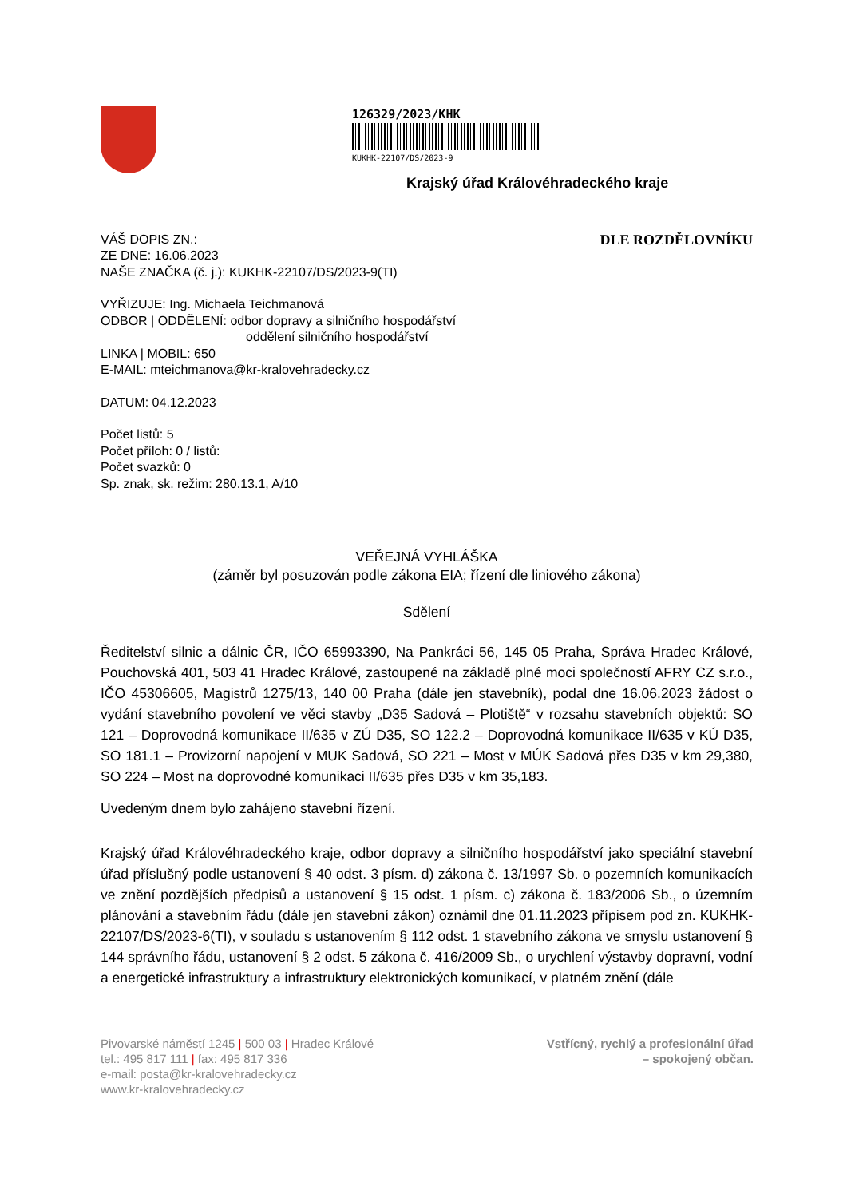126329/2023/KHK
KUKHK-22107/DS/2023-9
Krajský úřad Královéhradeckého kraje
VÁŠ DOPIS ZN.:
ZE DNE: 16.06.2023
NAŠE ZNAČKA (č. j.): KUKHK-22107/DS/2023-9(TI)
DLE ROZDĚLOVNÍKU
VYŘIZUJE: Ing. Michaela Teichmanová
ODBOR | ODDĚLENÍ: odbor dopravy a silničního hospodářství
oddělení silničního hospodářství
LINKA | MOBIL: 650
E-MAIL: mteichmanova@kr-kralovehradecky.cz
DATUM: 04.12.2023
Počet listů: 5
Počet příloh: 0 / listů:
Počet svazků: 0
Sp. znak, sk. režim: 280.13.1, A/10
VEŘEJNÁ VYHLÁŠKA
(záměr byl posuzován podle zákona EIA; řízení dle liniového zákona)
Sdělení
Ředitelství silnic a dálnic ČR, IČO 65993390, Na Pankráci 56, 145 05 Praha, Správa Hradec Králové, Pouchovská 401, 503 41 Hradec Králové, zastoupené na základě plné moci společností AFRY CZ s.r.o., IČO 45306605, Magistrů 1275/13, 140 00 Praha (dále jen stavebník), podal dne 16.06.2023 žádost o vydání stavebního povolení ve věci stavby „D35 Sadová – Plotiště“ v rozsahu stavebních objektů: SO 121 – Doprovodná komunikace II/635 v ZÚ D35, SO 122.2 – Doprovodná komunikace II/635 v KÚ D35, SO 181.1 – Provizorní napojení v MUK Sadová, SO 221 – Most v MÚK Sadová přes D35 v km 29,380, SO 224 – Most na doprovodné komunikaci II/635 přes D35 v km 35,183.
Uvedeným dnem bylo zahájeno stavební řízení.
Krajský úřad Královéhradeckého kraje, odbor dopravy a silničního hospodářství jako speciální stavební úřad příslušný podle ustanovení § 40 odst. 3 písm. d) zákona č. 13/1997 Sb. o pozemních komunikacích ve znění pozdějších předpisů a ustanovení § 15 odst. 1 písm. c) zákona č. 183/2006 Sb., o územním plánování a stavebním řádu (dále jen stavební zákon) oznámil dne 01.11.2023 přípisem pod zn. KUKHK-22107/DS/2023-6(TI), v souladu s ustanovením § 112 odst. 1 stavebního zákona ve smyslu ustanovení § 144 správního řádu, ustanovení § 2 odst. 5 zákona č. 416/2009 Sb., o urychlení výstavby dopravní, vodní a energetické infrastruktury a infrastruktury elektronických komunikací, v platném znění (dále
Pivovarské náměstí 1245 | 500 03 | Hradec Králové
tel.: 495 817 111 | fax: 495 817 336
e-mail: posta@kr-kralovehradecky.cz
www.kr-kralovehradecky.cz
Vstřícný, rychlý a profesionální úřad
– spokojený občan.